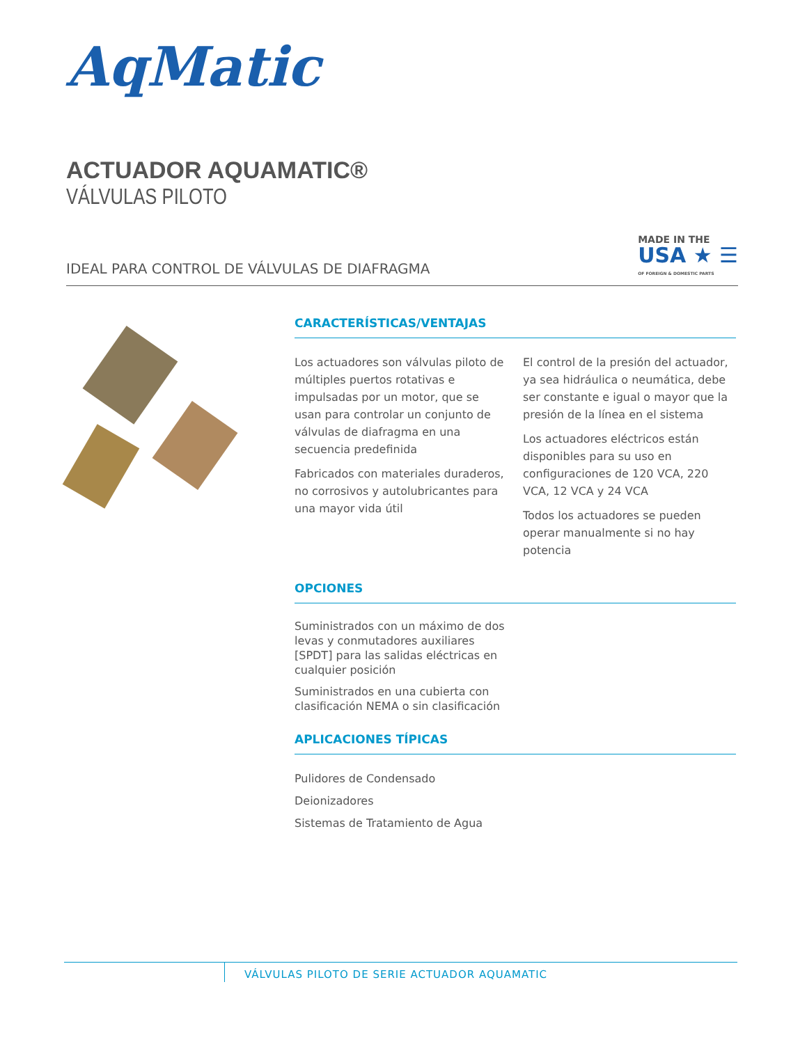AqMatic
ACTUADOR AQUAMATIC®
VÁLVULAS PILOTO
IDEAL PARA CONTROL DE VÁLVULAS DE DIAFRAGMA
MADE IN THE
USA ★ ☰
OF FOREIGN & DOMESTIC PARTS
CARACTERÍSTICAS/VENTAJAS
Los actuadores son válvulas piloto de múltiples puertos rotativas e impulsadas por un motor, que se usan para controlar un conjunto de válvulas de diafragma en una secuencia predefinida
Fabricados con materiales duraderos, no corrosivos y autolubricantes para una mayor vida útil
El control de la presión del actuador, ya sea hidráulica o neumática, debe ser constante e igual o mayor que la presión de la línea en el sistema
Los actuadores eléctricos están disponibles para su uso en configuraciones de 120 VCA, 220 VCA, 12 VCA y 24 VCA
Todos los actuadores se pueden operar manualmente si no hay potencia
OPCIONES
Suministrados con un máximo de dos levas y conmutadores auxiliares [SPDT] para las salidas eléctricas en cualquier posición
Suministrados en una cubierta con clasificación NEMA o sin clasificación
APLICACIONES TÍPICAS
Pulidores de Condensado
Deionizadores
Sistemas de Tratamiento de Agua
VÁLVULAS PILOTO DE SERIE ACTUADOR AQUAMATIC